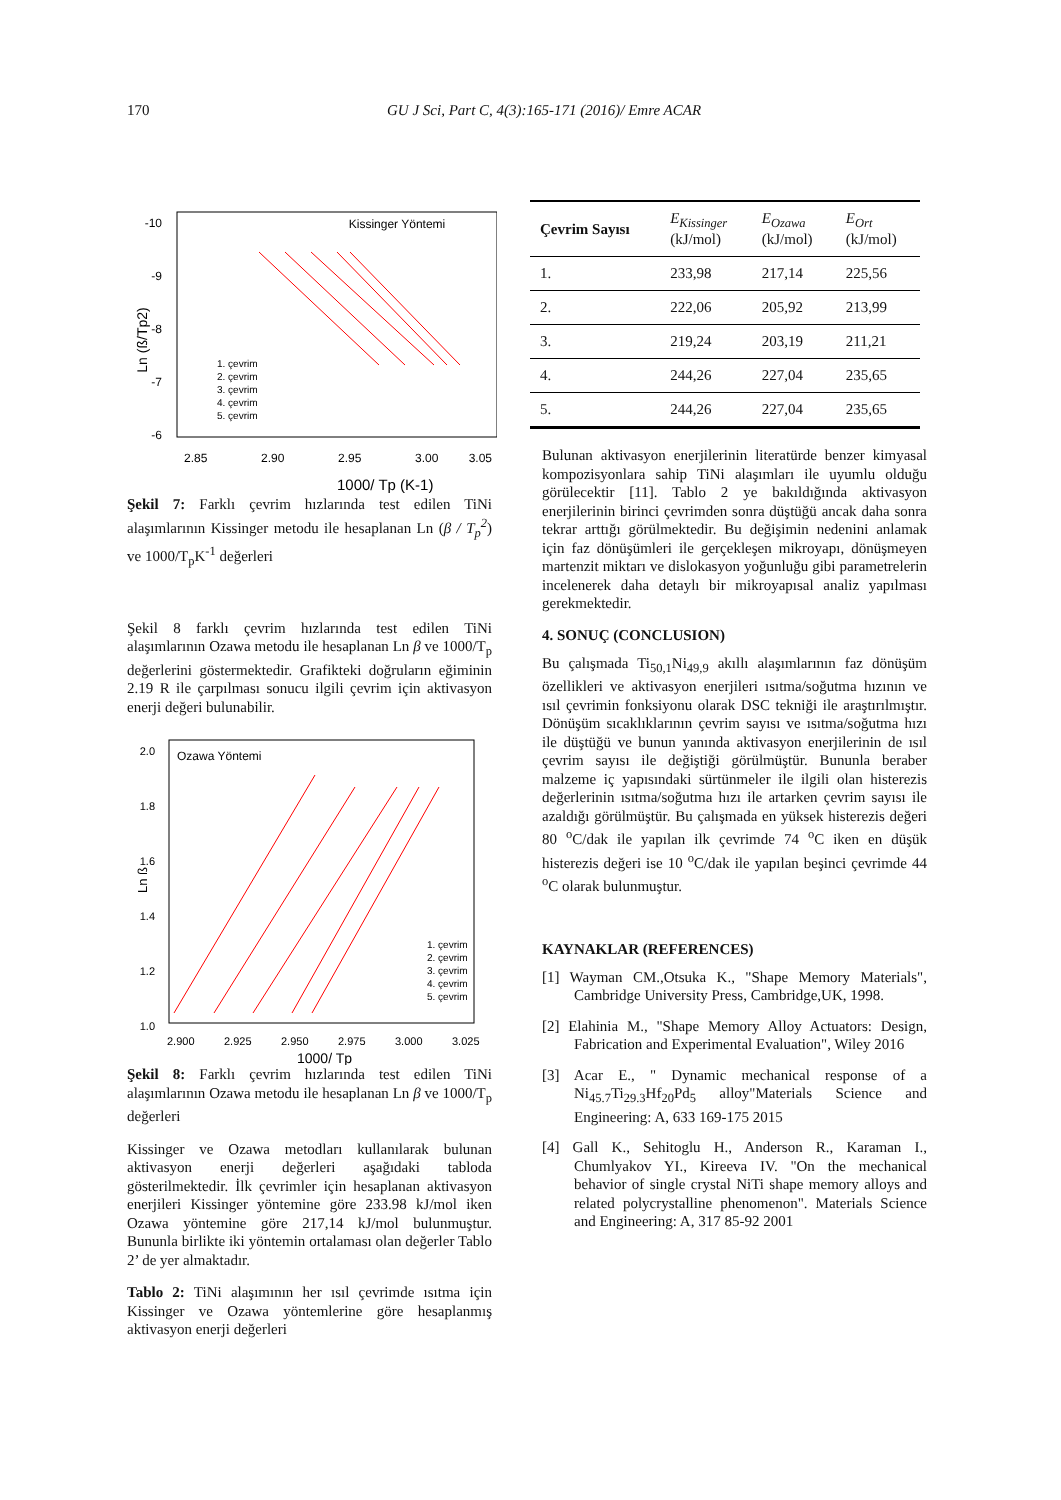170 GU J Sci, Part C, 4(3):165-171 (2016)/ Emre ACAR
Kissinger Yöntemi
-10
-9
-8
-7
-6
2.85
2.90
2.95
3.00
3.05
1000/ Tp (K-1)
Ln (ß/Tp2)
1. çevrim
2. çevrim
3. çevrim
4. çevrim
5. çevrim
Şekil 7: Farklı çevrim hızlarında test edilen TiNi alaşımlarının Kissinger metodu ile hesaplanan Ln (β / T<sub>p</sub><sup>2</sup>) ve 1000/T<sub>p</sub>K<sup>-1</sup> değerleri
Şekil 8 farklı çevrim hızlarında test edilen TiNi alaşımlarının Ozawa metodu ile hesaplanan Ln β ve 1000/T<sub>p</sub> değerlerini göstermektedir. Grafikteki doğruların eğiminin 2.19 R ile çarpılması sonucu ilgili çevrim için aktivasyon enerji değeri bulunabilir.
Ozawa Yöntemi
2.0
1.8
1.6
1.4
1.2
1.0
2.900
2.925
2.950
2.975
3.000
3.025
1000/ Tp
Ln ß
1. çevrim
2. çevrim
3. çevrim
4. çevrim
5. çevrim
Şekil 8: Farklı çevrim hızlarında test edilen TiNi alaşımlarının Ozawa metodu ile hesaplanan Ln β ve 1000/T<sub>p</sub> değerleri
Kissinger ve Ozawa metodları kullanılarak bulunan aktivasyon enerji değerleri aşağıdaki tabloda gösterilmektedir. İlk çevrimler için hesaplanan aktivasyon enerjileri Kissinger yöntemine göre 233.98 kJ/mol iken Ozawa yöntemine göre 217,14 kJ/mol bulunmuştur. Bununla birlikte iki yöntemin ortalaması olan değerler Tablo 2’ de yer almaktadır.
Tablo 2: TiNi alaşımının her ısıl çevrimde ısıtma için Kissinger ve Ozawa yöntemlerine göre hesaplanmış aktivasyon enerji değerleri
| Çevrim Sayısı | E<sub>Kissinger</sub> (kJ/mol) | E<sub>Ozawa</sub> (kJ/mol) | E<sub>Ort</sub> (kJ/mol) |
| --- | --- | --- | --- |
| 1. | 233,98 | 217,14 | 225,56 |
| 2. | 222,06 | 205,92 | 213,99 |
| 3. | 219,24 | 203,19 | 211,21 |
| 4. | 244,26 | 227,04 | 235,65 |
| 5. | 244,26 | 227,04 | 235,65 |
Bulunan aktivasyon enerjilerinin literatürde benzer kimyasal kompozisyonlara sahip TiNi alaşımları ile uyumlu olduğu görülecektir [11]. Tablo 2 ye bakıldığında aktivasyon enerjilerinin birinci çevrimden sonra düştüğü ancak daha sonra tekrar arttığı görülmektedir. Bu değişimin nedenini anlamak için faz dönüşümleri ile gerçekleşen mikroyapı, dönüşmeyen martenzit miktarı ve dislokasyon yoğunluğu gibi parametrelerin incelenerek daha detaylı bir mikroyapısal analiz yapılması gerekmektedir.
4. SONUÇ (CONCLUSION)
Bu çalışmada Ti<sub>50,1</sub>Ni<sub>49,9</sub> akıllı alaşımlarının faz dönüşüm özellikleri ve aktivasyon enerjileri ısıtma/soğutma hızının ve ısıl çevrimin fonksiyonu olarak DSC tekniği ile araştırılmıştır. Dönüşüm sıcaklıklarının çevrim sayısı ve ısıtma/soğutma hızı ile düştüğü ve bunun yanında aktivasyon enerjilerinin de ısıl çevrim sayısı ile değiştiği görülmüştür. Bununla beraber malzeme iç yapısındaki sürtünmeler ile ilgili olan histerezis değerlerinin ısıtma/soğutma hızı ile artarken çevrim sayısı ile azaldığı görülmüştür. Bu çalışmada en yüksek histerezis değeri 80 <sup>o</sup>C/dak ile yapılan ilk çevrimde 74 <sup>o</sup>C iken en düşük histerezis değeri ise 10 <sup>o</sup>C/dak ile yapılan beşinci çevrimde 44 <sup>o</sup>C olarak bulunmuştur.
KAYNAKLAR (REFERENCES)
[1] Wayman CM.,Otsuka K., "Shape Memory Materials", Cambridge University Press, Cambridge,UK, 1998.
[2] Elahinia M., "Shape Memory Alloy Actuators: Design, Fabrication and Experimental Evaluation", Wiley 2016
[3] Acar E., " Dynamic mechanical response of a Ni<sub>45.7</sub>Ti<sub>29.3</sub>Hf<sub>20</sub>Pd<sub>5</sub> alloy"Materials Science and Engineering: A, 633 169-175 2015
[4] Gall K., Sehitoglu H., Anderson R., Karaman I., Chumlyakov YI., Kireeva IV. "On the mechanical behavior of single crystal NiTi shape memory alloys and related polycrystalline phenomenon". Materials Science and Engineering: A, 317 85-92 2001